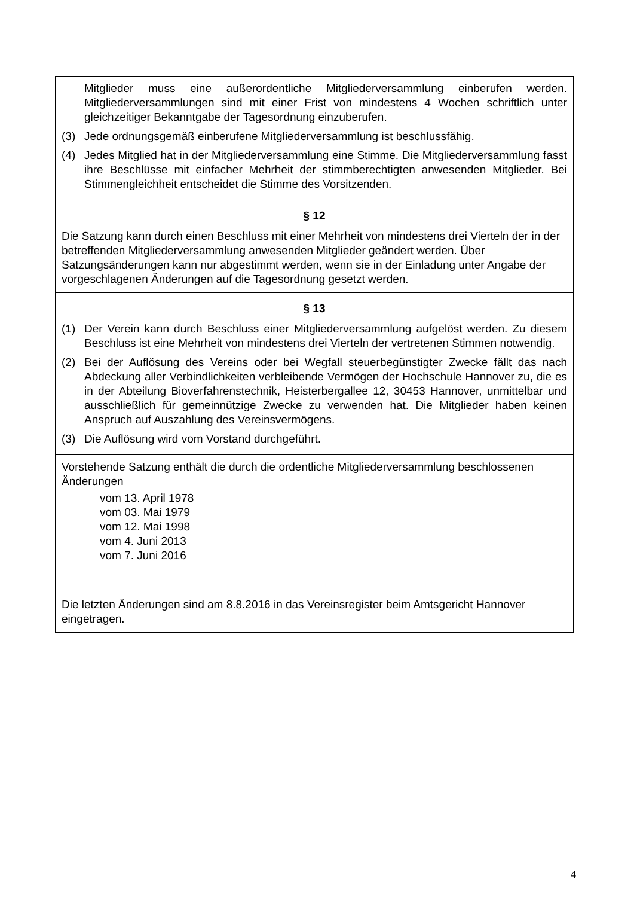Mitglieder muss eine außerordentliche Mitgliederversammlung einberufen werden. Mitgliederversammlungen sind mit einer Frist von mindestens 4 Wochen schriftlich unter gleichzeitiger Bekanntgabe der Tagesordnung einzuberufen.
(3) Jede ordnungsgemäß einberufene Mitgliederversammlung ist beschlussfähig.
(4) Jedes Mitglied hat in der Mitgliederversammlung eine Stimme. Die Mitgliederversammlung fasst ihre Beschlüsse mit einfacher Mehrheit der stimmberechtigten anwesenden Mitglieder. Bei Stimmengleichheit entscheidet die Stimme des Vorsitzenden.
§ 12
Die Satzung kann durch einen Beschluss mit einer Mehrheit von mindestens drei Vierteln der in der betreffenden Mitgliederversammlung anwesenden Mitglieder geändert werden. Über Satzungsänderungen kann nur abgestimmt werden, wenn sie in der Einladung unter Angabe der vorgeschlagenen Änderungen auf die Tagesordnung gesetzt werden.
§ 13
(1) Der Verein kann durch Beschluss einer Mitgliederversammlung aufgelöst werden. Zu diesem Beschluss ist eine Mehrheit von mindestens drei Vierteln der vertretenen Stimmen notwendig.
(2) Bei der Auflösung des Vereins oder bei Wegfall steuerbegünstigter Zwecke fällt das nach Abdeckung aller Verbindlichkeiten verbleibende Vermögen der Hochschule Hannover zu, die es in der Abteilung Bioverfahrenstechnik, Heisterbergallee 12, 30453 Hannover, unmittelbar und ausschließlich für gemeinnützige Zwecke zu verwenden hat. Die Mitglieder haben keinen Anspruch auf Auszahlung des Vereinsvermögens.
(3) Die Auflösung wird vom Vorstand durchgeführt.
Vorstehende Satzung enthält die durch die ordentliche Mitgliederversammlung beschlossenen Änderungen
vom 13. April 1978
vom 03. Mai 1979
vom 12. Mai 1998
vom 4. Juni 2013
vom 7. Juni 2016
Die letzten Änderungen sind am 8.8.2016 in das Vereinsregister beim Amtsgericht Hannover eingetragen.
4